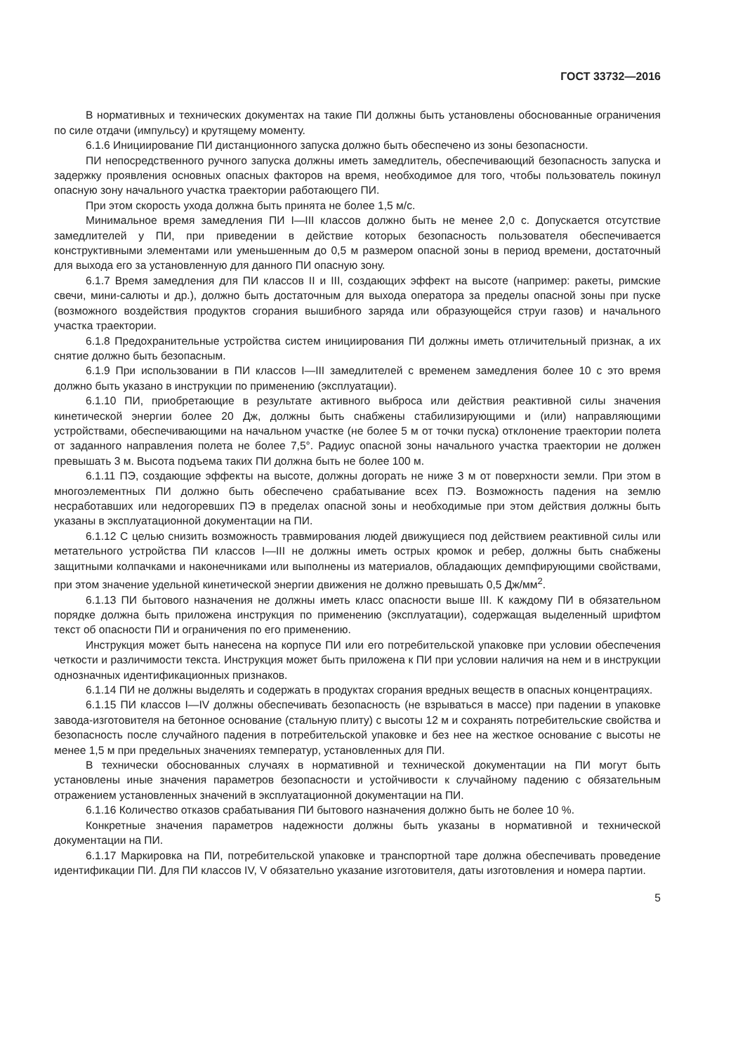ГОСТ 33732—2016
В нормативных и технических документах на такие ПИ должны быть установлены обоснованные ограничения по силе отдачи (импульсу) и крутящему моменту.
6.1.6 Инициирование ПИ дистанционного запуска должно быть обеспечено из зоны безопасности.
ПИ непосредственного ручного запуска должны иметь замедлитель, обеспечивающий безопасность запуска и задержку проявления основных опасных факторов на время, необходимое для того, чтобы пользователь покинул опасную зону начального участка траектории работающего ПИ.
При этом скорость ухода должна быть принята не более 1,5 м/с.
Минимальное время замедления ПИ I—III классов должно быть не менее 2,0 с. Допускается отсутствие замедлителей у ПИ, при приведении в действие которых безопасность пользователя обеспечивается конструктивными элементами или уменьшенным до 0,5 м размером опасной зоны в период времени, достаточный для выхода его за установленную для данного ПИ опасную зону.
6.1.7 Время замедления для ПИ классов II и III, создающих эффект на высоте (например: ракеты, римские свечи, мини-салюты и др.), должно быть достаточным для выхода оператора за пределы опасной зоны при пуске (возможного воздействия продуктов сгорания вышибного заряда или образующейся струи газов) и начального участка траектории.
6.1.8 Предохранительные устройства систем инициирования ПИ должны иметь отличительный признак, а их снятие должно быть безопасным.
6.1.9 При использовании в ПИ классов I—III замедлителей с временем замедления более 10 с это время должно быть указано в инструкции по применению (эксплуатации).
6.1.10 ПИ, приобретающие в результате активного выброса или действия реактивной силы значения кинетической энергии более 20 Дж, должны быть снабжены стабилизирующими и (или) направляющими устройствами, обеспечивающими на начальном участке (не более 5 м от точки пуска) отклонение траектории полета от заданного направления полета не более 7,5°. Радиус опасной зоны начального участка траектории не должен превышать 3 м. Высота подъема таких ПИ должна быть не более 100 м.
6.1.11 ПЭ, создающие эффекты на высоте, должны догорать не ниже 3 м от поверхности земли. При этом в многоэлементных ПИ должно быть обеспечено срабатывание всех ПЭ. Возможность падения на землю несработавших или недогоревших ПЭ в пределах опасной зоны и необходимые при этом действия должны быть указаны в эксплуатационной документации на ПИ.
6.1.12 С целью снизить возможность травмирования людей движущиеся под действием реактивной силы или метательного устройства ПИ классов I—III не должны иметь острых кромок и ребер, должны быть снабжены защитными колпачками и наконечниками или выполнены из материалов, обладающих демпфирующими свойствами, при этом значение удельной кинетической энергии движения не должно превышать 0,5 Дж/мм<sup>2</sup>.
6.1.13 ПИ бытового назначения не должны иметь класс опасности выше III. К каждому ПИ в обязательном порядке должна быть приложена инструкция по применению (эксплуатации), содержащая выделенный шрифтом текст об опасности ПИ и ограничения по его применению.
Инструкция может быть нанесена на корпусе ПИ или его потребительской упаковке при условии обеспечения четкости и различимости текста. Инструкция может быть приложена к ПИ при условии наличия на нем и в инструкции однозначных идентификационных признаков.
6.1.14 ПИ не должны выделять и содержать в продуктах сгорания вредных веществ в опасных концентрациях.
6.1.15 ПИ классов I—IV должны обеспечивать безопасность (не взрываться в массе) при падении в упаковке завода-изготовителя на бетонное основание (стальную плиту) с высоты 12 м и сохранять потребительские свойства и безопасность после случайного падения в потребительской упаковке и без нее на жесткое основание с высоты не менее 1,5 м при предельных значениях температур, установленных для ПИ.
В технически обоснованных случаях в нормативной и технической документации на ПИ могут быть установлены иные значения параметров безопасности и устойчивости к случайному падению с обязательным отражением установленных значений в эксплуатационной документации на ПИ.
6.1.16 Количество отказов срабатывания ПИ бытового назначения должно быть не более 10 %.
Конкретные значения параметров надежности должны быть указаны в нормативной и технической документации на ПИ.
6.1.17 Маркировка на ПИ, потребительской упаковке и транспортной таре должна обеспечивать проведение идентификации ПИ. Для ПИ классов IV, V обязательно указание изготовителя, даты изготовления и номера партии.
5